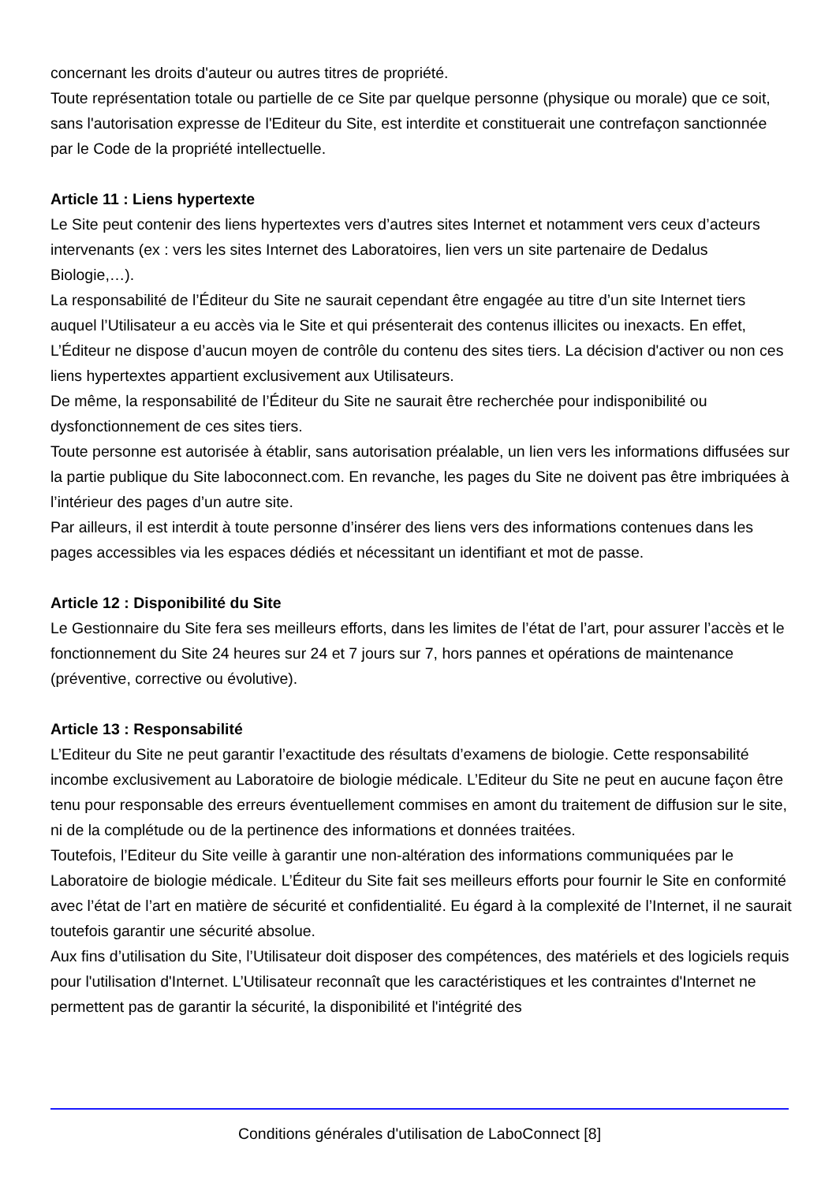concernant les droits d'auteur ou autres titres de propriété.
Toute représentation totale ou partielle de ce Site par quelque personne (physique ou morale) que ce soit, sans l'autorisation expresse de l'Editeur du Site, est interdite et constituerait une contrefaçon sanctionnée par le Code de la propriété intellectuelle.
Article 11 : Liens hypertexte
Le Site peut contenir des liens hypertextes vers d’autres sites Internet et notamment vers ceux d’acteurs intervenants (ex : vers les sites Internet des Laboratoires, lien vers un site partenaire de Dedalus Biologie,…).
La responsabilité de l’Éditeur du Site ne saurait cependant être engagée au titre d’un site Internet tiers auquel l’Utilisateur a eu accès via le Site et qui présenterait des contenus illicites ou inexacts. En effet, L’Éditeur ne dispose d’aucun moyen de contrôle du contenu des sites tiers. La décision d'activer ou non ces liens hypertextes appartient exclusivement aux Utilisateurs.
De même, la responsabilité de l’Éditeur du Site ne saurait être recherchée pour indisponibilité ou dysfonctionnement de ces sites tiers.
Toute personne est autorisée à établir, sans autorisation préalable, un lien vers les informations diffusées sur la partie publique du Site laboconnect.com. En revanche, les pages du Site ne doivent pas être imbriquées à l’intérieur des pages d’un autre site.
Par ailleurs, il est interdit à toute personne d’insérer des liens vers des informations contenues dans les pages accessibles via les espaces dédiés et nécessitant un identifiant et mot de passe.
Article 12 : Disponibilité du Site
Le Gestionnaire du Site fera ses meilleurs efforts, dans les limites de l’état de l’art, pour assurer l’accès et le fonctionnement du Site 24 heures sur 24 et 7 jours sur 7, hors pannes et opérations de maintenance (préventive, corrective ou évolutive).
Article 13 : Responsabilité
L’Editeur du Site ne peut garantir l’exactitude des résultats d’examens de biologie. Cette responsabilité incombe exclusivement au Laboratoire de biologie médicale. L’Editeur du Site ne peut en aucune façon être tenu pour responsable des erreurs éventuellement commises en amont du traitement de diffusion sur le site, ni de la complétude ou de la pertinence des informations et données traitées.
Toutefois, l’Editeur du Site veille à garantir une non-altération des informations communiquées par le Laboratoire de biologie médicale. L’Éditeur du Site fait ses meilleurs efforts pour fournir le Site en conformité avec l’état de l’art en matière de sécurité et confidentialité. Eu égard à la complexité de l’Internet, il ne saurait toutefois garantir une sécurité absolue.
Aux fins d’utilisation du Site, l’Utilisateur doit disposer des compétences, des matériels et des logiciels requis pour l'utilisation d'Internet. L’Utilisateur reconnaît que les caractéristiques et les contraintes d'Internet ne permettent pas de garantir la sécurité, la disponibilité et l'intégrité des
Conditions générales d'utilisation de LaboConnect [8]